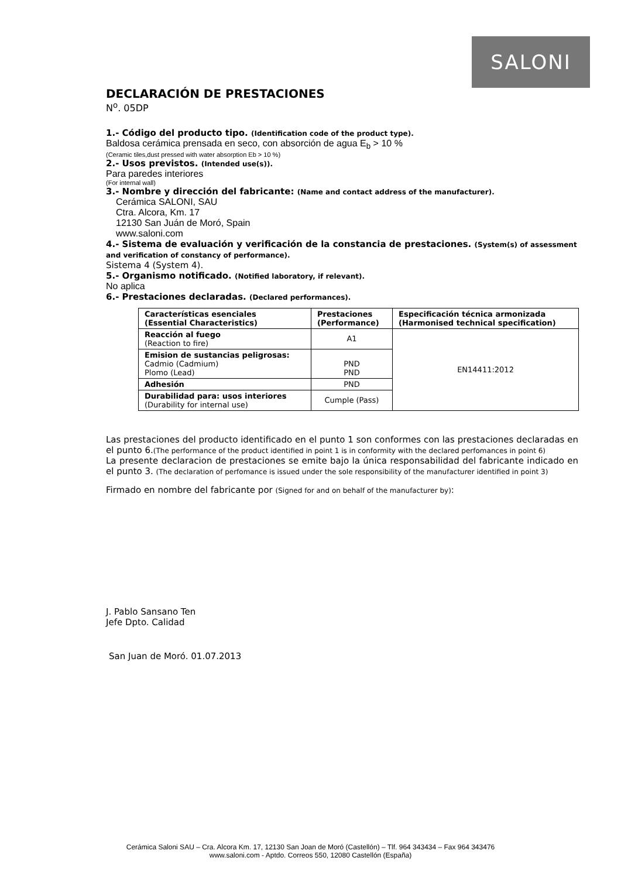SALONI
DECLARACIÓN DE PRESTACIONES
N<sup>o</sup>. 05DP
1.- Código del producto tipo. (Identification code of the product type).
Baldosa cerámica prensada en seco, con absorción de agua E<sub>b</sub> > 10 %
(Ceramic tiles,dust pressed with water absorption Eb > 10 %)
2.- Usos previstos. (Intended use(s)).
Para paredes interiores
(For internal wall)
3.- Nombre y dirección del fabricante: (Name and contact address of the manufacturer).
Cerámica SALONI, SAU
Ctra. Alcora, Km. 17
12130 San Juán de Moró, Spain
www.saloni.com
4.- Sistema de evaluación y verificación de la constancia de prestaciones. (System(s) of assessment and verification of constancy of performance).
Sistema 4 (System 4).
5.- Organismo notificado. (Notified laboratory, if relevant).
No aplica
6.- Prestaciones declaradas. (Declared performances).
| Características esenciales (Essential Characteristics) | Prestaciones (Performance) | Especificación técnica armonizada (Harmonised technical specification) |
| --- | --- | --- |
| Reacción al fuego (Reaction to fire) | A1 | EN14411:2012 |
| Emision de sustancias peligrosas: Cadmio (Cadmium) Plomo (Lead) | PND PND | |
| Adhesión | PND | |
| Durabilidad para: usos interiores (Durability for internal use) | Cumple (Pass) | |
Las prestaciones del producto identificado en el punto 1 son conformes con las prestaciones declaradas en el punto 6.(The performance of the product identified in point 1 is in conformity with the declared perfomances in point 6)
La presente declaracion de prestaciones se emite bajo la única responsabilidad del fabricante indicado en el punto 3. (The declaration of perfomance is issued under the sole responsibility of the manufacturer identified in point 3)
Firmado en nombre del fabricante por (Signed for and on behalf of the manufacturer by):
J. Pablo Sansano Ten
Jefe Dpto. Calidad
San Juan de Moró. 01.07.2013
Cerámica Saloni SAU – Cra. Alcora Km. 17, 12130 San Joan de Moró (Castellón) – Tlf. 964 343434 – Fax 964 343476
www.saloni.com - Aptdo. Correos 550, 12080 Castellón (España)